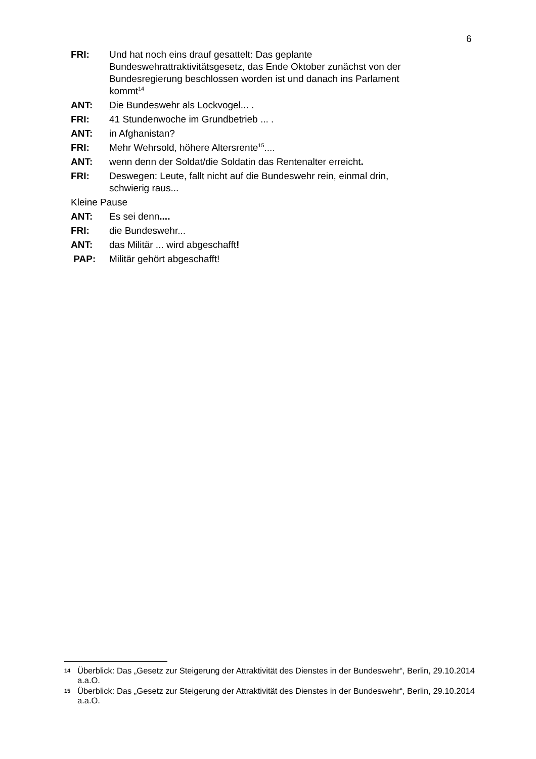6
FRI: Und hat noch eins drauf gesattelt: Das geplante Bundeswehrattraktivitätsgesetz, das Ende Oktober zunächst von der Bundesregierung beschlossen worden ist und danach ins Parlament kommt<sup>14</sup>
ANT: Die Bundeswehr als Lockvogel... .
FRI: 41 Stundenwoche im Grundbetrieb ... .
ANT: in Afghanistan?
FRI: Mehr Wehrsold, höhere Altersrente<sup>15</sup>....
ANT: wenn denn der Soldat/die Soldatin das Rentenalter erreicht.
FRI: Deswegen: Leute, fallt nicht auf die Bundeswehr rein, einmal drin, schwierig raus...
Kleine Pause
ANT: Es sei denn....
FRI: die Bundeswehr...
ANT: das Militär ... wird abgeschafft!
PAP: Militär gehört abgeschafft!
14
Überblick: Das „Gesetz zur Steigerung der Attraktivität des Dienstes in der Bundeswehr“, Berlin, 29.10.2014 a.a.O.
15
Überblick: Das „Gesetz zur Steigerung der Attraktivität des Dienstes in der Bundeswehr“, Berlin, 29.10.2014 a.a.O.